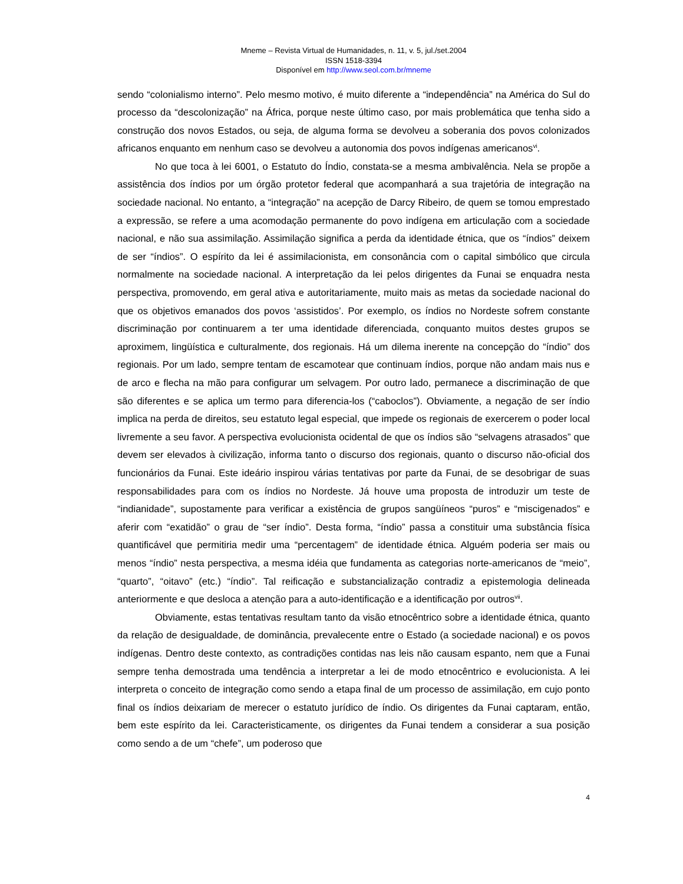Mneme – Revista Virtual de Humanidades, n. 11, v. 5, jul./set.2004
ISSN 1518-3394
Disponível em http://www.seol.com.br/mneme
sendo “colonialismo interno”. Pelo mesmo motivo, é muito diferente a “independência” na América do Sul do processo da “descolonização” na África, porque neste último caso, por mais problemática que tenha sido a construção dos novos Estados, ou seja, de alguma forma se devolveu a soberania dos povos colonizados africanos enquanto em nenhum caso se devolveu a autonomia dos povos indígenas americanos<sup>vi</sup>.
No que toca à lei 6001, o Estatuto do Índio, constata-se a mesma ambivalência. Nela se propõe a assistência dos índios por um órgão protetor federal que acompanhará a sua trajetória de integração na sociedade nacional. No entanto, a “integração” na acepção de Darcy Ribeiro, de quem se tomou emprestado a expressão, se refere a uma acomodação permanente do povo indígena em articulação com a sociedade nacional, e não sua assimilação. Assimilação significa a perda da identidade étnica, que os “índios” deixem de ser “índios”. O espírito da lei é assimilacionista, em consonância com o capital simbólico que circula normalmente na sociedade nacional. A interpretação da lei pelos dirigentes da Funai se enquadra nesta perspectiva, promovendo, em geral ativa e autoritariamente, muito mais as metas da sociedade nacional do que os objetivos emanados dos povos ‘assistidos’. Por exemplo, os índios no Nordeste sofrem constante discriminação por continuarem a ter uma identidade diferenciada, conquanto muitos destes grupos se aproximem, lingüística e culturalmente, dos regionais. Há um dilema inerente na concepção do “índio” dos regionais. Por um lado, sempre tentam de escamotear que continuam índios, porque não andam mais nus e de arco e flecha na mão para configurar um selvagem. Por outro lado, permanece a discriminação de que são diferentes e se aplica um termo para diferencia-los (“caboclos”). Obviamente, a negação de ser índio implica na perda de direitos, seu estatuto legal especial, que impede os regionais de exercerem o poder local livremente a seu favor. A perspectiva evolucionista ocidental de que os índios são “selvagens atrasados” que devem ser elevados à civilização, informa tanto o discurso dos regionais, quanto o discurso não-oficial dos funcionários da Funai. Este ideário inspirou várias tentativas por parte da Funai, de se desobrigar de suas responsabilidades para com os índios no Nordeste. Já houve uma proposta de introduzir um teste de “indianidade”, supostamente para verificar a existência de grupos sangüíneos “puros” e “miscigenados” e aferir com “exatidão” o grau de “ser índio”. Desta forma, “índio” passa a constituir uma substância física quantificável que permitiria medir uma “percentagem” de identidade étnica. Alguém poderia ser mais ou menos “índio” nesta perspectiva, a mesma idéia que fundamenta as categorias norte-americanos de “meio”, “quarto”, “oitavo” (etc.) “índio”. Tal reificação e substancialização contradiz a epistemologia delineada anteriormente e que desloca a atenção para a auto-identificação e a identificação por outros<sup>vii</sup>.
Obviamente, estas tentativas resultam tanto da visão etnocêntrico sobre a identidade étnica, quanto da relação de desigualdade, de dominância, prevalecente entre o Estado (a sociedade nacional) e os povos indígenas. Dentro deste contexto, as contradições contidas nas leis não causam espanto, nem que a Funai sempre tenha demostrada uma tendência a interpretar a lei de modo etnocêntrico e evolucionista. A lei interpreta o conceito de integração como sendo a etapa final de um processo de assimilação, em cujo ponto final os índios deixariam de merecer o estatuto jurídico de índio. Os dirigentes da Funai captaram, então, bem este espírito da lei. Caracteristicamente, os dirigentes da Funai tendem a considerar a sua posição como sendo a de um “chefe”, um poderoso que
4